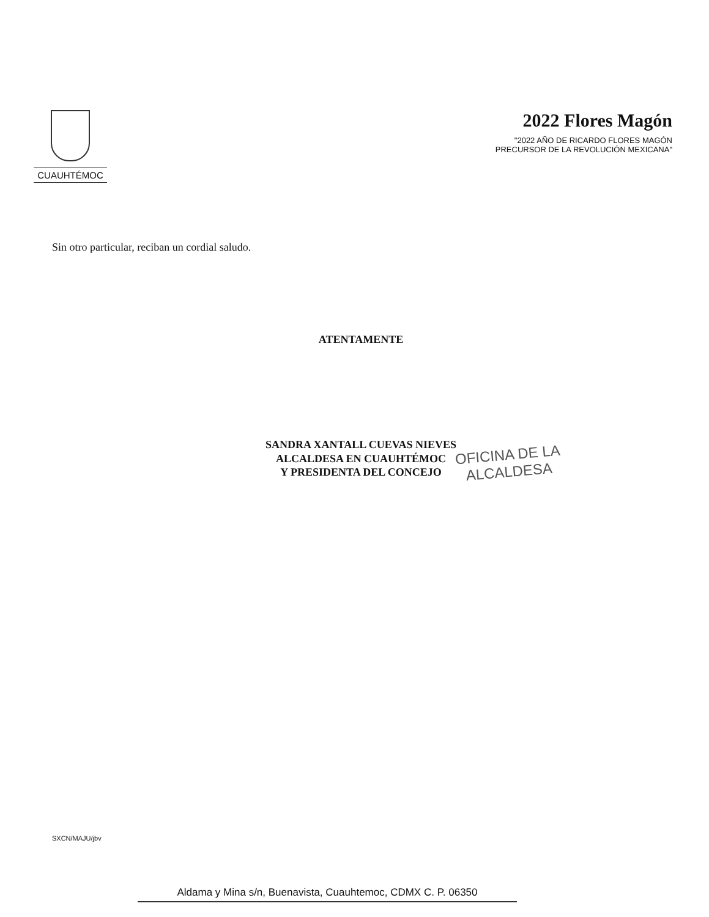CUAUHTÉMOC
2022 Flores Magón
"2022 AÑO DE RICARDO FLORES MAGÓN
PRECURSOR DE LA REVOLUCIÓN MEXICANA"
Sin otro particular, reciban un cordial saludo.
ATENTAMENTE
SANDRA XANTALL CUEVAS NIEVES
ALCALDESA EN CUAUHTÉMOC
Y PRESIDENTA DEL CONCEJO
OFICINA DE LA
ALCALDESA
SXCN/MAJU/jbv
Aldama y Mina s/n, Buenavista, Cuauhtemoc, CDMX C. P. 06350